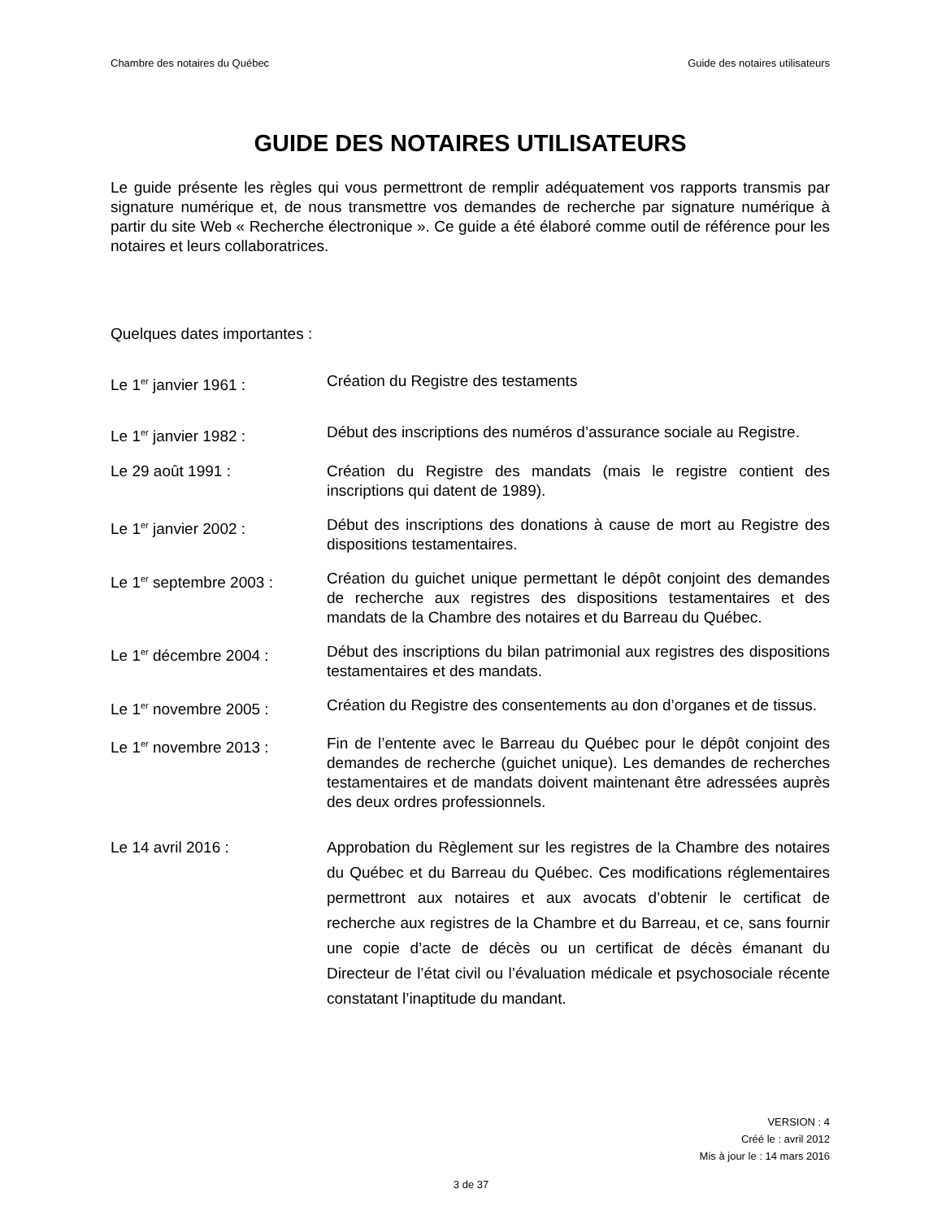Chambre des notaires du Québec Guide des notaires utilisateurs
GUIDE DES NOTAIRES UTILISATEURS
Le guide présente les règles qui vous permettront de remplir adéquatement vos rapports transmis par signature numérique et, de nous transmettre vos demandes de recherche par signature numérique à partir du site Web « Recherche électronique ». Ce guide a été élaboré comme outil de référence pour les notaires et leurs collaboratrices.
Quelques dates importantes :
Le 1<sup>er</sup> janvier 1961 : Création du Registre des testaments
Le 1<sup>er</sup> janvier 1982 : Début des inscriptions des numéros d’assurance sociale au Registre.
Le 29 août 1991 : Création du Registre des mandats (mais le registre contient des inscriptions qui datent de 1989).
Le 1<sup>er</sup> janvier 2002 : Début des inscriptions des donations à cause de mort au Registre des dispositions testamentaires.
Le 1<sup>er</sup> septembre 2003 : Création du guichet unique permettant le dépôt conjoint des demandes de recherche aux registres des dispositions testamentaires et des mandats de la Chambre des notaires et du Barreau du Québec.
Le 1<sup>er</sup> décembre 2004 : Début des inscriptions du bilan patrimonial aux registres des dispositions testamentaires et des mandats.
Le 1<sup>er</sup> novembre 2005 : Création du Registre des consentements au don d’organes et de tissus.
Le 1<sup>er</sup> novembre 2013 : Fin de l’entente avec le Barreau du Québec pour le dépôt conjoint des demandes de recherche (guichet unique). Les demandes de recherches testamentaires et de mandats doivent maintenant être adressées auprès des deux ordres professionnels.
Le 14 avril 2016 : Approbation du Règlement sur les registres de la Chambre des notaires du Québec et du Barreau du Québec. Ces modifications réglementaires permettront aux notaires et aux avocats d’obtenir le certificat de recherche aux registres de la Chambre et du Barreau, et ce, sans fournir une copie d’acte de décès ou un certificat de décès émanant du Directeur de l’état civil ou l’évaluation médicale et psychosociale récente constatant l’inaptitude du mandant.
VERSION : 4
Créé le : avril 2012
Mis à jour le : 14 mars 2016
3 de 37